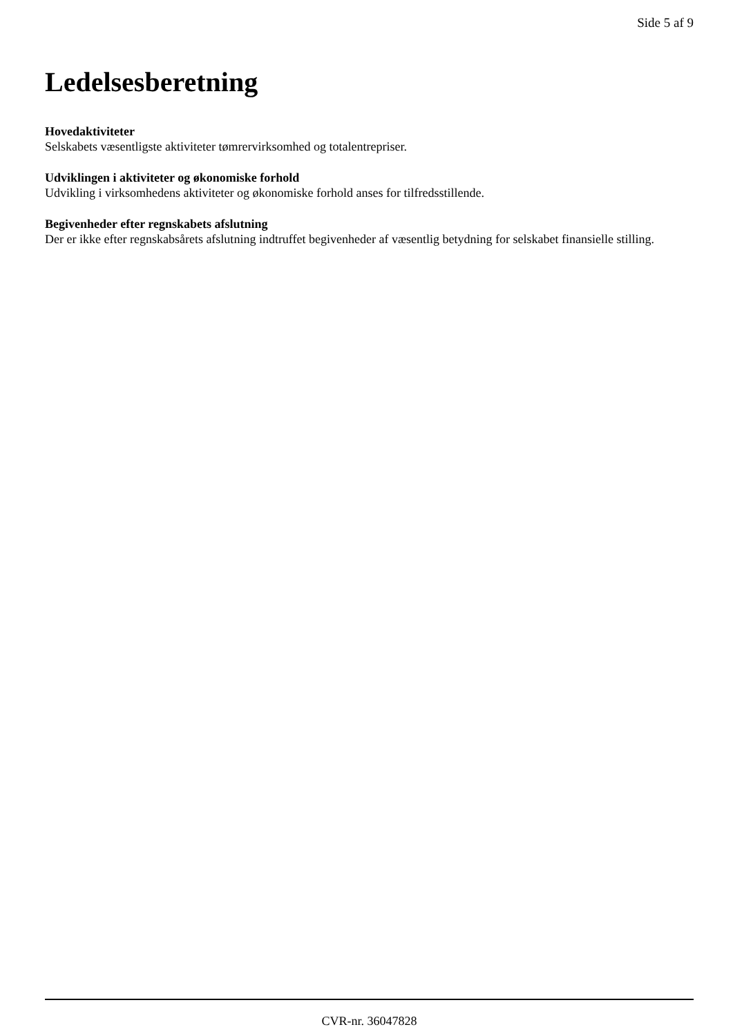Side 5 af 9
Ledelsesberetning
Hovedaktiviteter
Selskabets væsentligste aktiviteter tømrervirksomhed og totalentrepriser.
Udviklingen i aktiviteter og økonomiske forhold
Udvikling i virksomhedens aktiviteter og økonomiske forhold anses for tilfredsstillende.
Begivenheder efter regnskabets afslutning
Der er ikke efter regnskabsårets afslutning indtruffet begivenheder af væsentlig betydning for selskabet finansielle stilling.
CVR-nr. 36047828